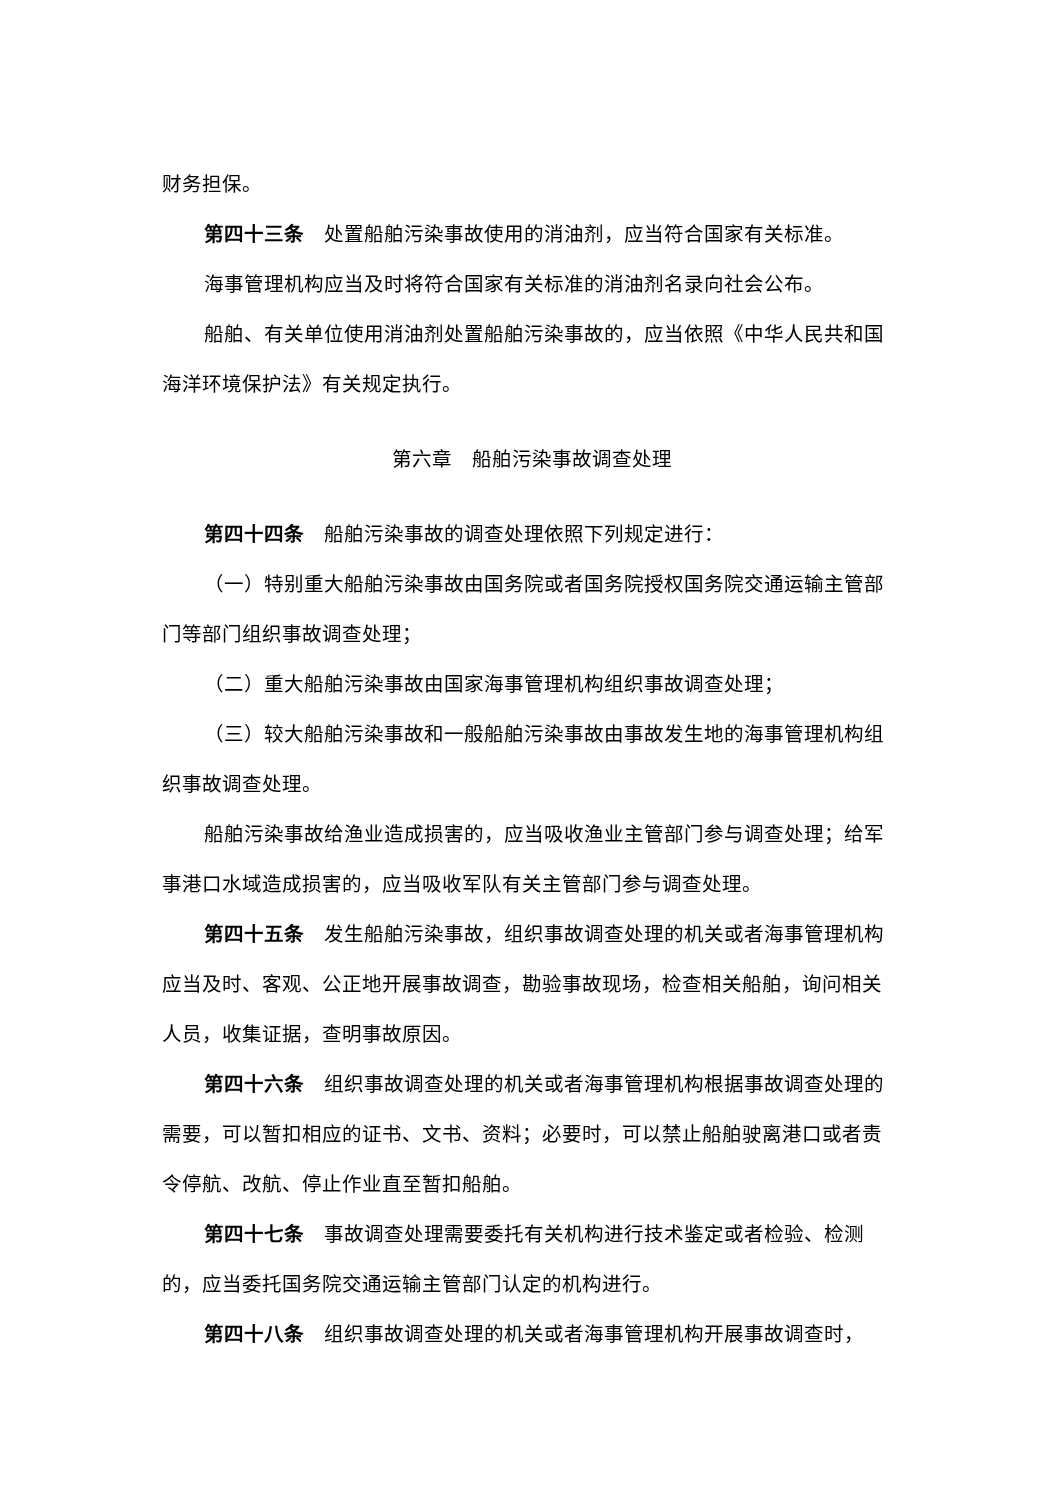财务担保。
第四十三条　处置船舶污染事故使用的消油剂，应当符合国家有关标准。
海事管理机构应当及时将符合国家有关标准的消油剂名录向社会公布。
船舶、有关单位使用消油剂处置船舶污染事故的，应当依照《中华人民共和国海洋环境保护法》有关规定执行。
第六章　船舶污染事故调查处理
第四十四条　船舶污染事故的调查处理依照下列规定进行：
（一）特别重大船舶污染事故由国务院或者国务院授权国务院交通运输主管部门等部门组织事故调查处理；
（二）重大船舶污染事故由国家海事管理机构组织事故调查处理；
（三）较大船舶污染事故和一般船舶污染事故由事故发生地的海事管理机构组织事故调查处理。
船舶污染事故给渔业造成损害的，应当吸收渔业主管部门参与调查处理；给军事港口水域造成损害的，应当吸收军队有关主管部门参与调查处理。
第四十五条　发生船舶污染事故，组织事故调查处理的机关或者海事管理机构应当及时、客观、公正地开展事故调查，勘验事故现场，检查相关船舶，询问相关人员，收集证据，查明事故原因。
第四十六条　组织事故调查处理的机关或者海事管理机构根据事故调查处理的需要，可以暂扣相应的证书、文书、资料；必要时，可以禁止船舶驶离港口或者责令停航、改航、停止作业直至暂扣船舶。
第四十七条　事故调查处理需要委托有关机构进行技术鉴定或者检验、检测的，应当委托国务院交通运输主管部门认定的机构进行。
第四十八条　组织事故调查处理的机关或者海事管理机构开展事故调查时，